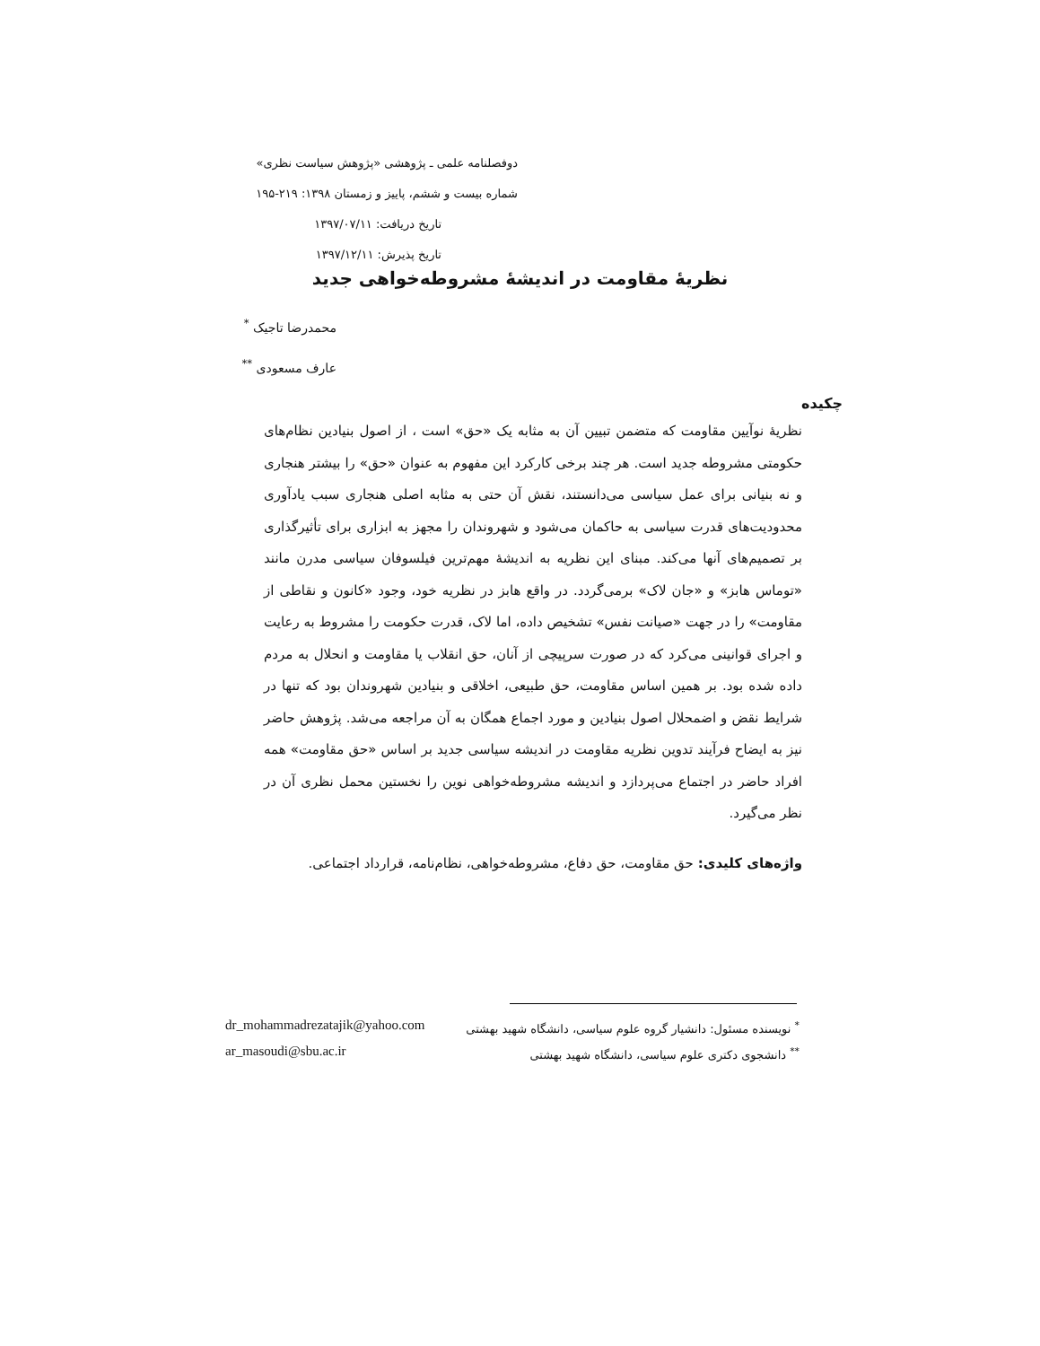دوفصلنامه علمی ـ پژوهشی «پژوهش سیاست نظری»
شماره بیست و ششم، پاییز و زمستان ۱۳۹۸: ۲۱۹-۱۹۵
تاریخ دریافت: ۱۳۹۷/۰۷/۱۱
تاریخ پذیرش: ۱۳۹۷/۱۲/۱۱
نظریهٔ مقاومت در اندیشهٔ مشروطه‌خواهی جدید
محمدرضا تاجیک <sup>*</sup>
عارف مسعودی <sup>**</sup>
چکیده
نظریهٔ نوآیین مقاومت که متضمن تبیین آن به مثابه یک «حق» است ، از اصول بنیادین نظام‌های حکومتی مشروطه جدید است. هر چند برخی کارکرد این مفهوم به عنوان «حق» را بیشتر هنجاری و نه بنیانی برای عمل سیاسی می‌دانستند، نقش آن حتی به مثابه اصلی هنجاری سبب یادآوری محدودیت‌های قدرت سیاسی به حاکمان می‌شود و شهروندان را مجهز به ابزاری برای تأثیرگذاری بر تصمیم‌های آنها می‌کند. مبنای این نظریه به اندیشهٔ مهم‌ترین فیلسوفان سیاسی مدرن مانند «توماس هابز» و «جان لاک» برمی‌گردد. در واقع هابز در نظریه خود، وجود «کانون و نقاطی از مقاومت» را در جهت «صیانت نفس» تشخیص داده، اما لاک، قدرت حکومت را مشروط به رعایت و اجرای قوانینی می‌کرد که در صورت سرپیچی از آنان، حق انقلاب یا مقاومت و انحلال به مردم داده شده بود. بر همین اساس مقاومت، حق طبیعی، اخلاقی و بنیادین شهروندان بود که تنها در شرایط نقض و اضمحلال اصول بنیادین و مورد اجماع همگان به آن مراجعه می‌شد. پژوهش حاضر نیز به ایضاح فرآیند تدوین نظریه مقاومت در اندیشه سیاسی جدید بر اساس «حق مقاومت» همه افراد حاضر در اجتماع می‌پردازد و اندیشه مشروطه‌خواهی نوین را نخستین محمل نظری آن در نظر می‌گیرد.
واژه‌های کلیدی: حق مقاومت، حق دفاع، مشروطه‌خواهی، نظام‌نامه، قرارداد اجتماعی.
<sup>*</sup> نویسنده مسئول: دانشیار گروه علوم سیاسی، دانشگاه شهید بهشتی dr_mohammadrezatajik@yahoo.com
<sup>**</sup> دانشجوی دکتری علوم سیاسی، دانشگاه شهید بهشتی ar_masoudi@sbu.ac.ir